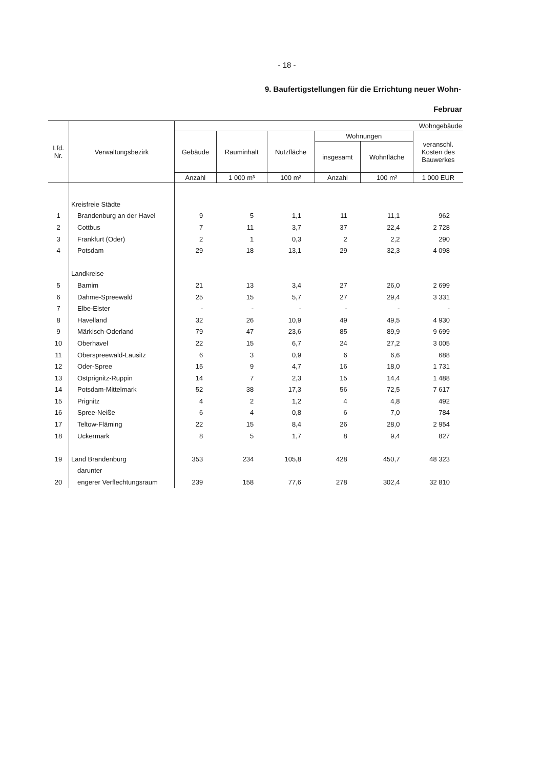- 18 -
9. Baufertigstellungen für die Errichtung neuer Wohn-
Februar
| Lfd. Nr. | Verwaltungsbezirk | Wohngebäude | | | | | |
| --- | --- | --- | --- | --- | --- | --- | --- |
| | | Gebäude | Rauminhalt | Nutzfläche | Wohnungen | | veranschl. Kosten des Bauwerkes |
| | | | | | insgesamt | Wohnfläche | |
| | | Anzahl | 1 000 m³ | 100 m² | Anzahl | 100 m² | 1 000 EUR |
| | Kreisfreie Städte | | | | | | |
| 1 | Brandenburg an der Havel | 9 | 5 | 1,1 | 11 | 11,1 | 962 |
| 2 | Cottbus | 7 | 11 | 3,7 | 37 | 22,4 | 2 728 |
| 3 | Frankfurt (Oder) | 2 | 1 | 0,3 | 2 | 2,2 | 290 |
| 4 | Potsdam | 29 | 18 | 13,1 | 29 | 32,3 | 4 098 |
| | Landkreise | | | | | | |
| 5 | Barnim | 21 | 13 | 3,4 | 27 | 26,0 | 2 699 |
| 6 | Dahme-Spreewald | 25 | 15 | 5,7 | 27 | 29,4 | 3 331 |
| 7 | Elbe-Elster | - | - | - | - | - | - |
| 8 | Havelland | 32 | 26 | 10,9 | 49 | 49,5 | 4 930 |
| 9 | Märkisch-Oderland | 79 | 47 | 23,6 | 85 | 89,9 | 9 699 |
| 10 | Oberhavel | 22 | 15 | 6,7 | 24 | 27,2 | 3 005 |
| 11 | Oberspreewald-Lausitz | 6 | 3 | 0,9 | 6 | 6,6 | 688 |
| 12 | Oder-Spree | 15 | 9 | 4,7 | 16 | 18,0 | 1 731 |
| 13 | Ostprignitz-Ruppin | 14 | 7 | 2,3 | 15 | 14,4 | 1 488 |
| 14 | Potsdam-Mittelmark | 52 | 38 | 17,3 | 56 | 72,5 | 7 617 |
| 15 | Prignitz | 4 | 2 | 1,2 | 4 | 4,8 | 492 |
| 16 | Spree-Neiße | 6 | 4 | 0,8 | 6 | 7,0 | 784 |
| 17 | Teltow-Fläming | 22 | 15 | 8,4 | 26 | 28,0 | 2 954 |
| 18 | Uckermark | 8 | 5 | 1,7 | 8 | 9,4 | 827 |
| 19 | Land Brandenburg | 353 | 234 | 105,8 | 428 | 450,7 | 48 323 |
| | darunter | | | | | | |
| 20 | engerer Verflechtungsraum | 239 | 158 | 77,6 | 278 | 302,4 | 32 810 |